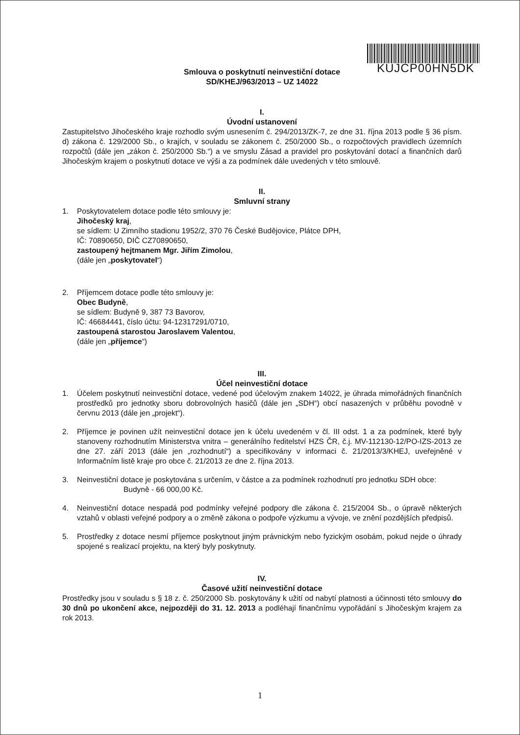KUJCP00HN5DK
Smlouva o poskytnutí neinvestiční dotace
SD/KHEJ/963/2013 – UZ 14022
I.
Úvodní ustanovení
Zastupitelstvo Jihočeského kraje rozhodlo svým usnesením č. 294/2013/ZK-7, ze dne 31. října 2013 podle § 36 písm. d) zákona č. 129/2000 Sb., o krajích, v souladu se zákonem č. 250/2000 Sb., o rozpočtových pravidlech územních rozpočtů (dále jen „zákon č. 250/2000 Sb.“) a ve smyslu Zásad a pravidel pro poskytování dotací a finančních darů Jihočeským krajem o poskytnutí dotace ve výši a za podmínek dále uvedených v této smlouvě.
II.
Smluvní strany
1. Poskytovatelem dotace podle této smlouvy je:
Jihočeský kraj,
se sídlem: U Zimního stadionu 1952/2, 370 76 České Budějovice, Plátce DPH,
IČ: 70890650, DIČ CZ70890650,
zastoupený hejtmanem Mgr. Jiřím Zimolou,
(dále jen „poskytovatel“)
2. Příjemcem dotace podle této smlouvy je:
Obec Budyně,
se sídlem: Budyně 9, 387 73 Bavorov,
IČ: 46684441, číslo účtu: 94-12317291/0710,
zastoupená starostou Jaroslavem Valentou,
(dále jen „příjemce“)
III.
Účel neinvestiční dotace
1. Účelem poskytnutí neinvestiční dotace, vedené pod účelovým znakem 14022, je úhrada mimořádných finančních prostředků pro jednotky sboru dobrovolných hasičů (dále jen „SDH“) obcí nasazených v průběhu povodně v červnu 2013 (dále jen „projekt“).
2. Příjemce je povinen užít neinvestiční dotace jen k účelu uvedeném v čl. III odst. 1 a za podmínek, které byly stanoveny rozhodnutím Ministerstva vnitra – generálního ředitelství HZS ČR, č.j. MV-112130-12/PO-IZS-2013 ze dne 27. září 2013 (dále jen „rozhodnutí“) a specifikovány v informaci č. 21/2013/3/KHEJ, uveřejněné v Informačním listě kraje pro obce č. 21/2013 ze dne 2. října 2013.
3. Neinvestiční dotace je poskytována s určením, v částce a za podmínek rozhodnutí pro jednotku SDH obce:
Budyně - 66 000,00 Kč.
4. Neinvestiční dotace nespadá pod podmínky veřejné podpory dle zákona č. 215/2004 Sb., o úpravě některých vztahů v oblasti veřejné podpory a o změně zákona o podpoře výzkumu a vývoje, ve znění pozdějších předpisů.
5. Prostředky z dotace nesmí příjemce poskytnout jiným právnickým nebo fyzickým osobám, pokud nejde o úhrady spojené s realizací projektu, na který byly poskytnuty.
IV.
Časové užití neinvestiční dotace
Prostředky jsou v souladu s § 18 z. č. 250/2000 Sb. poskytovány k užití od nabytí platnosti a účinnosti této smlouvy do 30 dnů po ukončení akce, nejpozději do 31. 12. 2013 a podléhají finančnímu vypořádání s Jihočeským krajem za rok 2013.
1